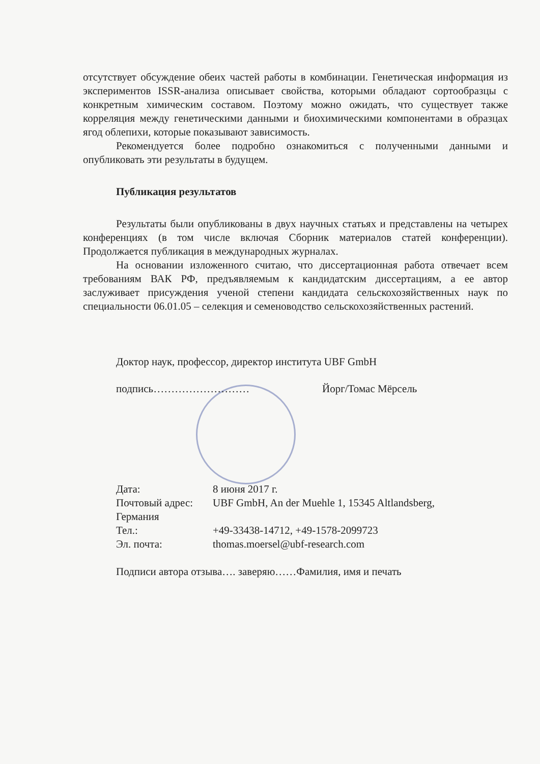отсутствует обсуждение обеих частей работы в комбинации. Генетическая информация из экспериментов ISSR-анализа описывает свойства, которыми обладают сортообразцы с конкретным химическим составом. Поэтому можно ожидать, что существует также корреляция между генетическими данными и биохимическими компонентами в образцах ягод облепихи, которые показывают зависимость.
Рекомендуется более подробно ознакомиться с полученными данными и опубликовать эти результаты в будущем.
Публикация результатов
Результаты были опубликованы в двух научных статьях и представлены на четырех конференциях (в том числе включая Сборник материалов статей конференции). Продолжается публикация в международных журналах.
На основании изложенного считаю, что диссертационная работа отвечает всем требованиям ВАК РФ, предъявляемым к кандидатским диссертациям, а ее автор заслуживает присуждения ученой степени кандидата сельскохозяйственных наук по специальности 06.01.05 – селекция и семеноводство сельскохозяйственных растений.
Доктор наук, профессор, директор института UBF GmbH
подпись……………………… Йорг/Томас Мёрсель
Дата: 8 июня 2017 г.
Почтовый адрес: UBF GmbH, An der Muehle 1, 15345 Altlandsberg,
Германия
Тел.: +49-33438-14712, +49-1578-2099723
Эл. почта: thomas.moersel@ubf-research.com
Подписи автора отзыва…. заверяю……Фамилия, имя и печать